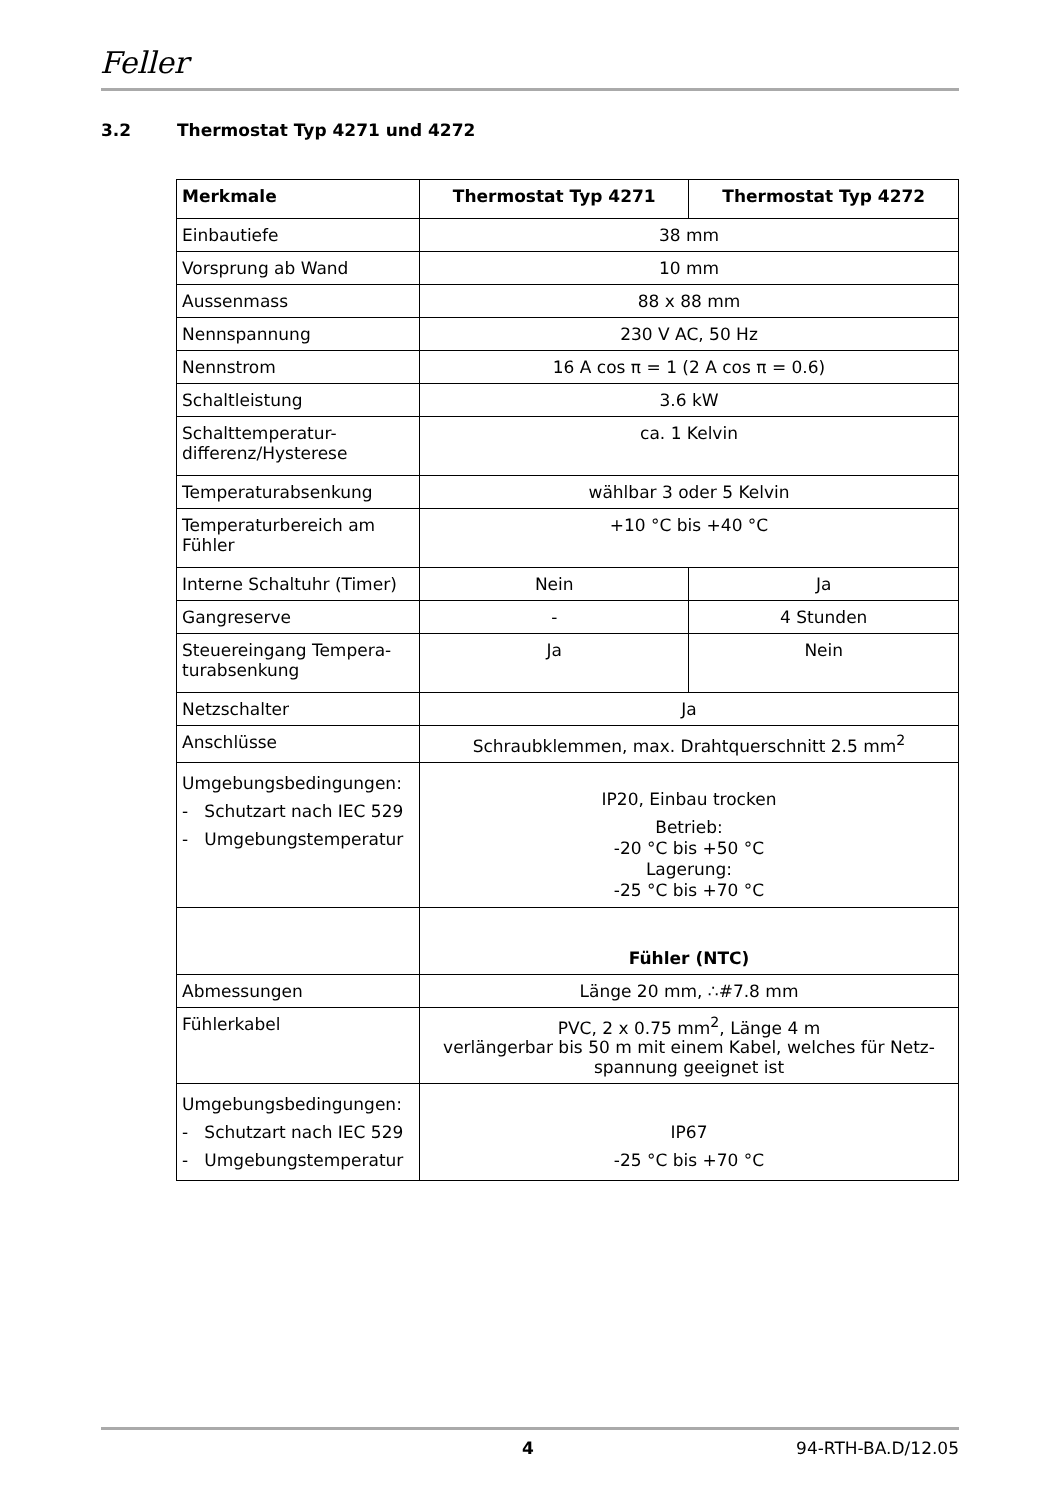Feller
3.2 Thermostat Typ 4271 und 4272
| Merkmale | Thermostat Typ 4271 | Thermostat Typ 4272 |
| --- | --- | --- |
| Einbautiefe | 38 mm | |
| Vorsprung ab Wand | 10 mm | |
| Aussenmass | 88 x 88 mm | |
| Nennspannung | 230 V AC, 50 Hz | |
| Nennstrom | 16 A cos π = 1 (2 A cos π = 0.6) | |
| Schaltleistung | 3.6 kW | |
| Schalttemperatur- differenz/Hysterese | ca. 1 Kelvin | |
| Temperaturabsenkung | wählbar 3 oder 5 Kelvin | |
| Temperaturbereich am Fühler | +10 °C bis +40 °C | |
| Interne Schaltuhr (Timer) | Nein | Ja |
| Gangreserve | - | 4 Stunden |
| Steuereingang Tempera- turabsenkung | Ja | Nein |
| Netzschalter | Ja | |
| Anschlüsse | Schraubklemmen, max. Drahtquerschnitt 2.5 mm<sup>2</sup> | |
| Umgebungsbedingungen: - Schutzart nach IEC 529 - Umgebungstemperatur | IP20, Einbau trocken Betrieb: -20 °C bis +50 °C Lagerung: -25 °C bis +70 °C | |
| | Fühler (NTC) | |
| Abmessungen | Länge 20 mm, ∴#7.8 mm | |
| Fühlerkabel | PVC, 2 x 0.75 mm<sup>2</sup>, Länge 4 m verlängerbar bis 50 m mit einem Kabel, welches für Netz- spannung geeignet ist | |
| Umgebungsbedingungen: - Schutzart nach IEC 529 - Umgebungstemperatur | IP67 -25 °C bis +70 °C | |
4 94-RTH-BA.D/12.05